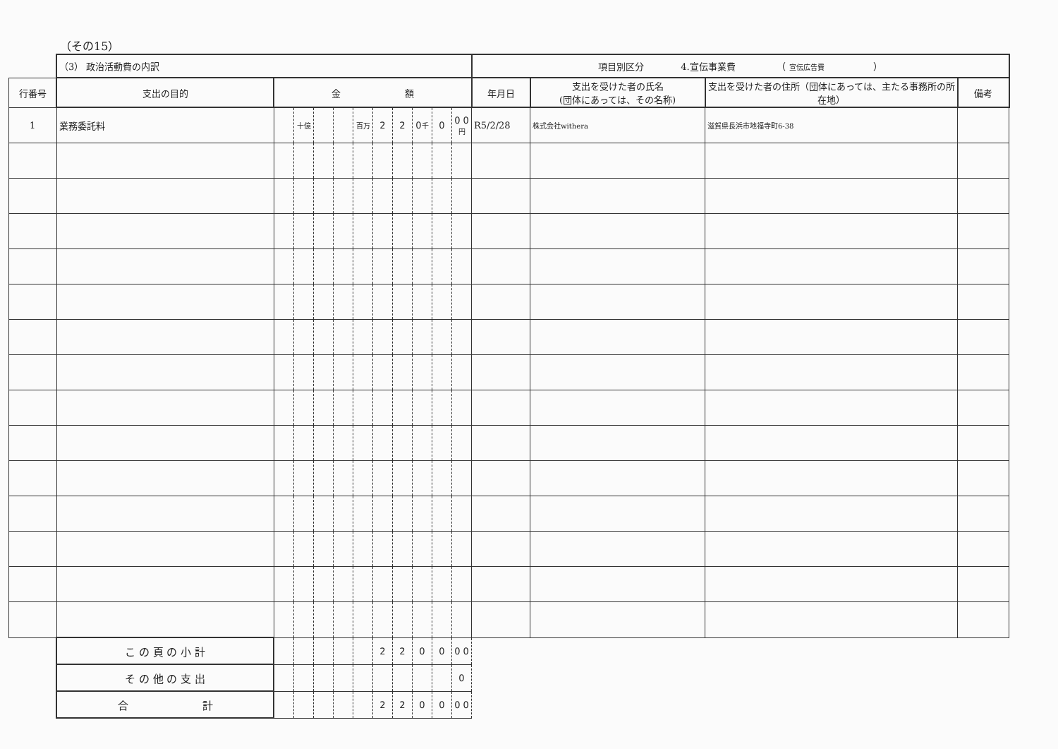（その15）
| | （3） 政治活動費の内訳 | | | | | | | | | | | 項目別区分 4.宣伝事業費 （ 宣伝広告費 ） | | | |
| 行番号 | 支出の目的 | 金 額 | | | | | | | | | | 年月日 | 支出を受けた者の氏名 (団体にあっては、その名称) | 支出を受けた者の住所（団体にあっては、主たる事務所の所在地） | 備考 |
| 1 | 業務委託料 | | 十億 | | | 百万 | 2 | 2 | 0 千 | 0 | 0 0 円 | R5/2/28 | 株式会社withera | 滋賀県長浜市地福寺町6-38 | |
| | こ の 頁 の 小 計 | | | | | | 2 | 2 | 0 | 0 | 0 0 | | | | |
| | そ の 他 の 支 出 | | | | | | | | | | 0 | | | | |
| | 合 計 | | | | | | 2 | 2 | 0 | 0 | 0 0 | | | | |